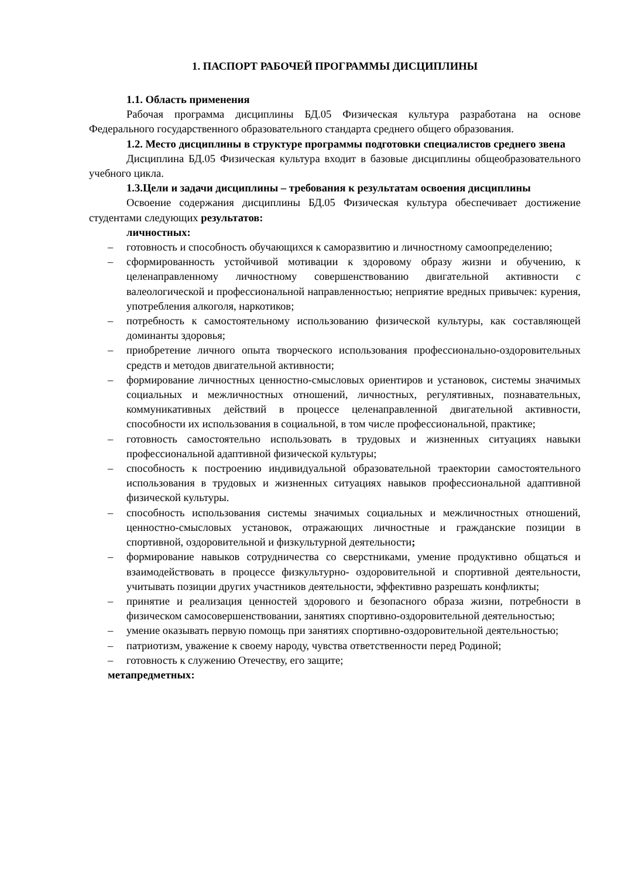1. ПАСПОРТ РАБОЧЕЙ ПРОГРАММЫ ДИСЦИПЛИНЫ
1.1. Область применения
Рабочая программа дисциплины БД.05 Физическая культура разработана на основе Федерального государственного образовательного стандарта среднего общего образования.
1.2. Место дисциплины в структуре программы подготовки специалистов среднего звена
Дисциплина БД.05 Физическая культура входит в базовые дисциплины общеобразовательного учебного цикла.
1.3.Цели и задачи дисциплины – требования к результатам освоения дисциплины
Освоение содержания дисциплины БД.05 Физическая культура обеспечивает достижение студентами следующих результатов:
личностных:
– готовность и способность обучающихся к саморазвитию и личностному самоопределению;
– сформированность устойчивой мотивации к здоровому образу жизни и обучению, к целенаправленному личностному совершенствованию двигательной активности с валеологической и профессиональной направленностью; неприятие вредных привычек: курения, употребления алкоголя, наркотиков;
– потребность к самостоятельному использованию физической культуры, как составляющей доминанты здоровья;
– приобретение личного опыта творческого использования профессионально-оздоровительных средств и методов двигательной активности;
– формирование личностных ценностно-смысловых ориентиров и установок, системы значимых социальных и межличностных отношений, личностных, регулятивных, познавательных, коммуникативных действий в процессе целенаправленной двигательной активности, способности их использования в социальной, в том числе профессиональной, практике;
– готовность самостоятельно использовать в трудовых и жизненных ситуациях навыки профессиональной адаптивной физической культуры;
– способность к построению индивидуальной образовательной траектории самостоятельного использования в трудовых и жизненных ситуациях навыков профессиональной адаптивной физической культуры.
– способность использования системы значимых социальных и межличностных отношений, ценностно-смысловых установок, отражающих личностные и гражданские позиции в спортивной, оздоровительной и физкультурной деятельности;
– формирование навыков сотрудничества со сверстниками, умение продуктивно общаться и взаимодействовать в процессе физкультурно- оздоровительной и спортивной деятельности, учитывать позиции других участников деятельности, эффективно разрешать конфликты;
– принятие и реализация ценностей здорового и безопасного образа жизни, потребности в физическом самосовершенствовании, занятиях спортивно-оздоровительной деятельностью;
– умение оказывать первую помощь при занятиях спортивно-оздоровительной деятельностью;
– патриотизм, уважение к своему народу, чувства ответственности перед Родиной;
– готовность к служению Отечеству, его защите;
метапредметных: